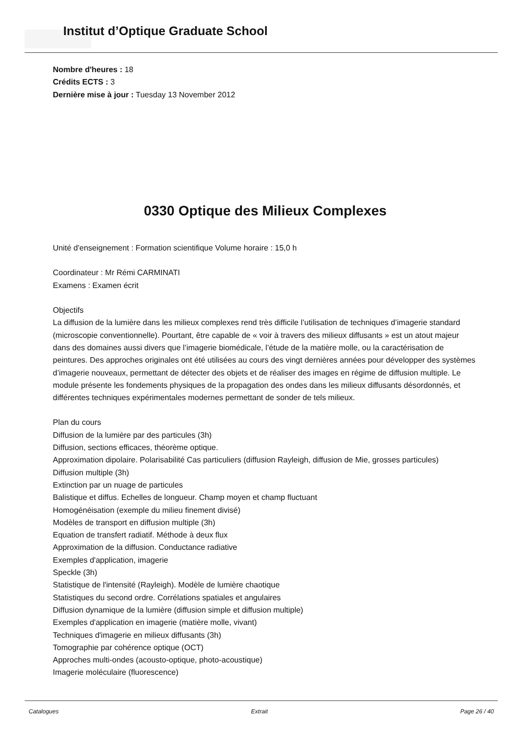Institut d’Optique Graduate School
Nombre d'heures : 18
Crédits ECTS : 3
Dernière mise à jour : Tuesday 13 November 2012
0330 Optique des Milieux Complexes
Unité d'enseignement : Formation scientifique Volume horaire : 15,0 h
Coordinateur : Mr Rémi CARMINATI
Examens : Examen écrit
Objectifs
La diffusion de la lumière dans les milieux complexes rend très difficile l’utilisation de techniques d’imagerie standard (microscopie conventionnelle). Pourtant, être capable de « voir à travers des milieux diffusants » est un atout majeur dans des domaines aussi divers que l’imagerie biomédicale, l’étude de la matière molle, ou la caractérisation de peintures. Des approches originales ont été utilisées au cours des vingt dernières années pour développer des systèmes d’imagerie nouveaux, permettant de détecter des objets et de réaliser des images en régime de diffusion multiple. Le module présente les fondements physiques de la propagation des ondes dans les milieux diffusants désordonnés, et différentes techniques expérimentales modernes permettant de sonder de tels milieux.
Plan du cours
Diffusion de la lumière par des particules (3h)
Diffusion, sections efficaces, théorème optique.
Approximation dipolaire. Polarisabilité Cas particuliers (diffusion Rayleigh, diffusion de Mie, grosses particules)
Diffusion multiple (3h)
Extinction par un nuage de particules
Balistique et diffus. Echelles de longueur. Champ moyen et champ fluctuant
Homogénéisation (exemple du milieu finement divisé)
Modèles de transport en diffusion multiple (3h)
Equation de transfert radiatif. Méthode à deux flux
Approximation de la diffusion. Conductance radiative
Exemples d'application, imagerie
Speckle (3h)
Statistique de l'intensité (Rayleigh). Modèle de lumière chaotique
Statistiques du second ordre. Corrélations spatiales et angulaires
Diffusion dynamique de la lumière (diffusion simple et diffusion multiple)
Exemples d'application en imagerie (matière molle, vivant)
Techniques d'imagerie en milieux diffusants (3h)
Tomographie par cohérence optique (OCT)
Approches multi-ondes (acousto-optique, photo-acoustique)
Imagerie moléculaire (fluorescence)
Catalogues Extrait Page 26 / 40